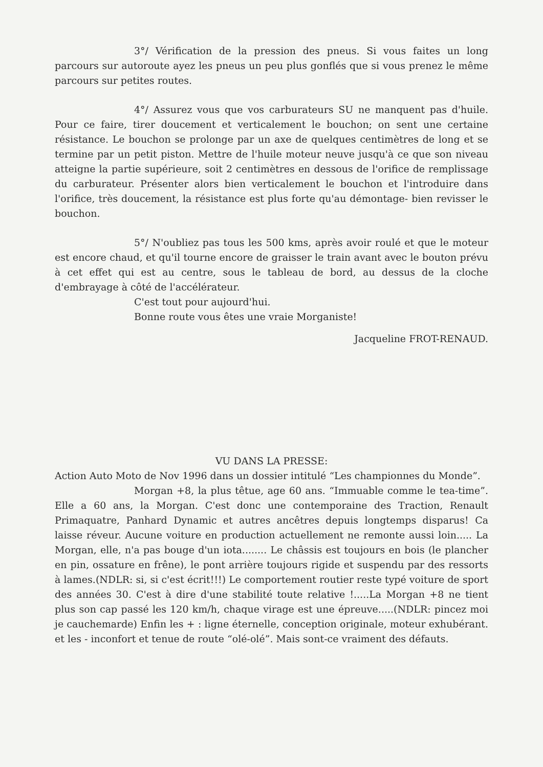3°/ Vérification de la pression des pneus. Si vous faites un long parcours sur autoroute ayez les pneus un peu plus gonflés que si vous prenez le même parcours sur petites routes.
4°/ Assurez vous que vos carburateurs SU ne manquent pas d'huile. Pour ce faire, tirer doucement et verticalement le bouchon; on sent une certaine résistance. Le bouchon se prolonge par un axe de quelques centimètres de long et se termine par un petit piston. Mettre de l'huile moteur neuve jusqu'à ce que son niveau atteigne la partie supérieure, soit 2 centimètres en dessous de l'orifice de remplissage du carburateur. Présenter alors bien verticalement le bouchon et l'introduire dans l'orifice, très doucement, la résistance est plus forte qu'au démontage- bien revisser le bouchon.
5°/ N'oubliez pas tous les 500 kms, après avoir roulé et que le moteur est encore chaud, et qu'il tourne encore de graisser le train avant avec le bouton prévu à cet effet qui est au centre, sous le tableau de bord, au dessus de la cloche d'embrayage à côté de l'accélérateur.
C'est tout pour aujourd'hui.
Bonne route vous êtes une vraie Morganiste!
Jacqueline FROT-RENAUD.
VU DANS LA PRESSE:
Action Auto Moto de Nov 1996 dans un dossier intitulé “Les championnes du Monde”.
Morgan +8, la plus têtue, age 60 ans. “Immuable comme le tea-time”. Elle a 60 ans, la Morgan. C'est donc une contemporaine des Traction, Renault Primaquatre, Panhard Dynamic et autres ancêtres depuis longtemps disparus! Ca laisse réveur. Aucune voiture en production actuellement ne remonte aussi loin..... La Morgan, elle, n'a pas bouge d'un iota........ Le châssis est toujours en bois (le plancher en pin, ossature en frêne), le pont arrière toujours rigide et suspendu par des ressorts à lames.(NDLR: si, si c'est écrit!!!) Le comportement routier reste typé voiture de sport des années 30. C'est à dire d'une stabilité toute relative !.....La Morgan +8 ne tient plus son cap passé les 120 km/h, chaque virage est une épreuve.....(NDLR: pincez moi je cauchemarde) Enfin les + : ligne éternelle, conception originale, moteur exhubérant. et les - inconfort et tenue de route “olé-olé”. Mais sont-ce vraiment des défauts.